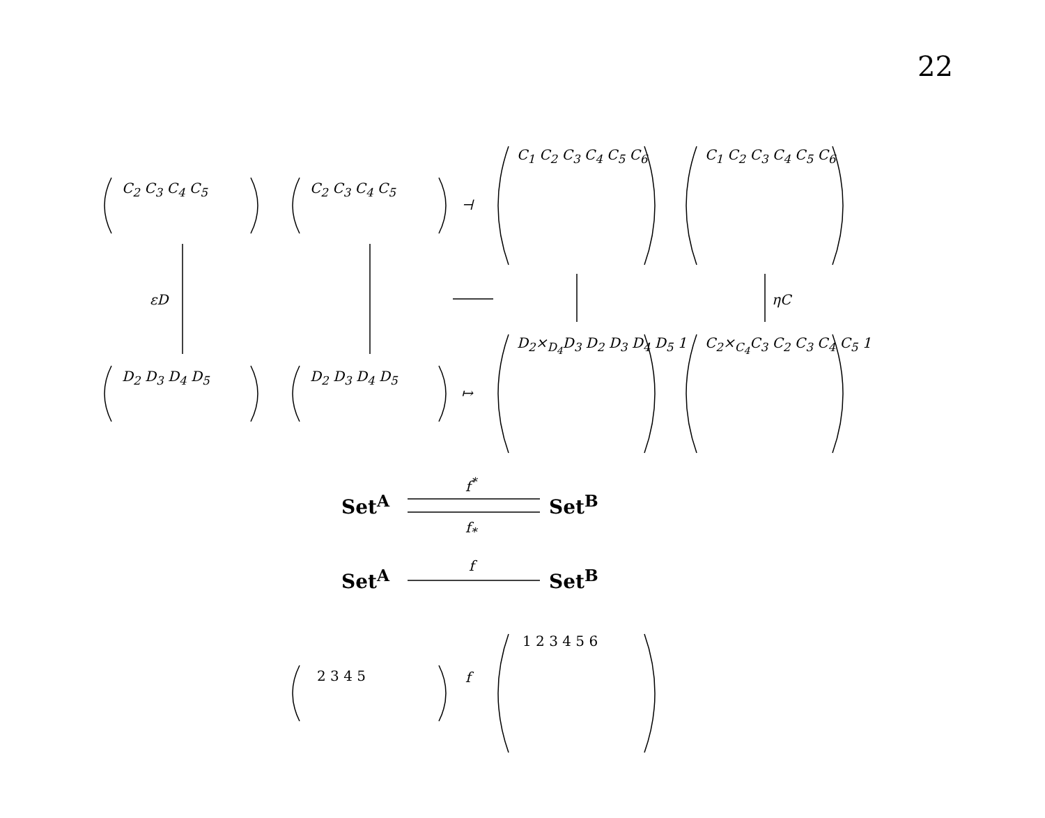22
C<sub>2</sub> C<sub>3</sub> C<sub>4</sub> C<sub>5</sub> C<sub>2</sub> C<sub>3</sub> C<sub>4</sub> C<sub>5</sub>
⊣
C<sub>1</sub> C<sub>2</sub> C<sub>3</sub> C<sub>4</sub> C<sub>5</sub> C<sub>6</sub> C<sub>1</sub> C<sub>2</sub> C<sub>3</sub> C<sub>4</sub> C<sub>5</sub> C<sub>6</sub>
εD ηC
D<sub>2</sub> D<sub>3</sub> D<sub>4</sub> D<sub>5</sub> D<sub>2</sub> D<sub>3</sub> D<sub>4</sub> D<sub>5</sub>
↦
D<sub>2</sub>×<sub>D<sub>4</sub></sub>D<sub>3</sub> D<sub>2</sub> D<sub>3</sub> D<sub>4</sub> D<sub>5</sub> 1 C<sub>2</sub>×<sub>C<sub>4</sub></sub>C<sub>3</sub> C<sub>2</sub> C<sub>3</sub> C<sub>4</sub> C<sub>5</sub> 1
Set<sup>A</sup>
f<sup>*</sup>
Set<sup>B</sup>
f<sub>*</sub>
Set<sup>A</sup>
f
Set<sup>B</sup>
2 3 4 5 f
1 2 3 4 5 6